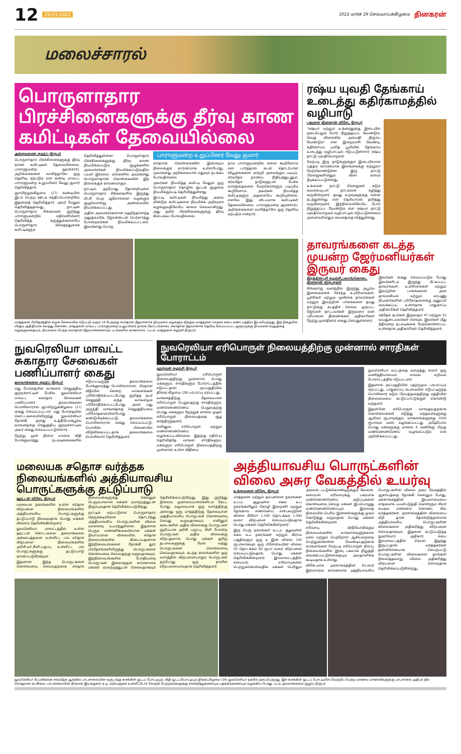12 29-03-2022 2022 மார்ச் 29 செவ்வாய்க்கிழமை தினகரன்
மலைச்சாரல்
பொருளாதார பிரச்சினைகளுக்கு தீர்வு காண கமிட்டிகள் தேவையில்லை
அக்குறணை குறூப் நிருபர்
பொருளாதார பிரச்சினைகளுக்கு தீர்வு காண கமிட்டிகள் தேவையில்லை. பாராளுமன்ற ஹன்சார்ட் அறிக்கைகளை வாசித்தாலே ஒரு தெளிவு ஏற்படும் என கண்டி மாவட்ட பாராளுமன்ற உறுப்பினர் வேலு குமார் தெரிவித்தார்.
ஞாயிற்றுக்கிழமை (27) கண்டியில் இடம் பெற்ற ஊடக சந்திப்பொன்றிலே இதனைத் தெரிவித்தார். அவர் மேலும் தெரிவித்ததாவது, நாட்டின் பொருளாதார சிக்கல்கள் குறித்து பாராளுமன்றில் எதிரணியினர் தெரிவித்த கருத்துக்களையே பொருளாதார விதைந்துரைக் கமிட்டிகளும்
தெரிவித்துள்ளன. பொருளாதார பிரச்சினைகளுக்கு தீர்வு காண நியமிக்கப்படும் குழுக்களில் அமைச்சர்கள் நியமிக்கப்படுவதில் பயன் இல்லை. ஏனெனில் அவர்களது பொருளாதாரக் கொள்கைகளே இந் நிலைக்குக் காரணமாகும்.
நாட்டில் தற்போது தோன்றியுள்ள பொருளாதார சிக்கல்களில் இருந்து மீட்சி பெற ஆலோசனை வழங்கும் குழுவொன்று அண்மையில் நியமிக்கப்பட்டது.
அதில் அமைச்சர்களான மஹிந்தானந்த அலுத்கமகே, ஜோன்ஸ்டன் பெர்னாந்து போன்றவர்கள் நியமிக்கப்பட்டனர். இவர்களது பொரு
பாராளுமன்ற உறுப்பினர் வேலு குமார்
ளாதாரக் கொள்கைகளே இன்றைய நிலைக்குக் காரணமாக உள்ளபோது, அவர்களது அறிக்கையால் எதுவும் நடக்கப் போவதில்லை.
அவர்கள் நியமித்த கமிட்டி மேலும் ஒரு பொருளாதார தொழில் நுட்பக் குழுவை நியமிக்கும்படி தெரிவித்துள்ளது.
இப்படி கமிட்டிகள் நியமித்து அவை மீண்டும் கமிட்டிகளை நியமிக்க அறிவுரை வழங்குவதிலேயே காலம் செலவாகிறது. அது தவிர பிரச்சினைகளுக்கு தீர்வு கிடைக்கப் போவதில்லை.
நாம் பாராளுமன்றில் என்ன கூறினோம் என பார்த்தால் கடன் தொடர்பான வியூகங்களை மாற்றி அமைக்கும் படியும், சர்வதேச நாணய நிதியத்துடனும், சர்வதேச நாடுகளுடன் பேச்சு வார்த்தைகளை மேற்கொள்ளும் படியுமே கூறினோம். அவர்கள் நியமித்த கமிட்டிகளும் அதனையே கூறியுள்ளன. எனவே இது விடயமாக கமிட்டிகள் தேவையில்லை. பாராளுமன்ற ஹன்சார்ட் அறிக்கைகளை வாசித்தாலே ஒரு தெளிவு ஏற்படும் என்றார்.
ரஷ்ய யுவதி தேங்காய் உடைத்து கதிர்காமத்தில் வழிபாடு
பதுளை தினகரன் விசேட நிருபர்
"ரஷ்யா மற்றும் உக்ரைனுக்கு இடையில் நடைபெறும் போர் நிறுத்தப்பட வேண்டும், வெகு விரைவில் அமைதி திரும்ப வேண்டும்" என இறையாசி வேண்டி, கதிர்காமம் புனித பூமியில் தேங்காய் உடைத்து வழிபாட்டில் ஈடுபட்டுள்ளார் ரஷ்ய நாட்டு யுவதியொருவர்.
மேற்படி இரு நாடுகளுக்கும் இடையிலான யுத்தம் காரணமாக இலங்கைக்கு சுற்றுலா மேற்கொண்டுள்ள இரு நாட்டு பிரஜைகளினதும் விசா காலம் நீடிக்கப்பட்டுள்ளது.
உக்ரைன் நாட்டு பிரஜைகள் கடும் கவலையுடன் நாட்களை கழித்து வருகின்றனர். தமது உறவுகளுக்கு என்ன நடந்துள்ளது என தெரியாமல் தவித்து வருகின்றனர். இந்நிலையிலேயே போர் நிறுத்தப்பட வேண்டும் என ரஷ்யா நாட்டு யுவதியொருவர் வழிபாட்டில் ஈடுபட்டுள்ளமை அனைவரினதும் கவனத்தை ஈர்த்துள்ளது.
மாத்தளை பிரதேசத்தில் சமூக சேவையில் ஈடுபட்டு வரும் 14 பேருக்கு சமாதான நீதவானாக நியமனம் வழங்கும் நிகழ்வு மாத்தளை மாநகர சபை மண்டபத்தில் இடம்பெற்றது. இந் நிகழ்வில் பிரதம அதிதியாக கலந்து கொண்ட மாத்தளை மாவட்ட பாராளுமன்ற உறுப்பினர் நாலக கோட்டகொடை சமாதான நீதவானாக தெரிவு செய்யப்பட்ட ஒருவருக்கு நியமனக் கடிதத்தை வழங்குவதையும், நியமனம் பெற்ற சமாதான நீதவான்களையும் படங்களில் காணலாம். (படம்: மாத்தளை சுழற்சி நிருபர்)
தாவரங்களை கடத்த முயன்ற ஜேர்மனியர்கள் இருவர் கைது
இரத்தினபுரி சுழற்சி,பலாங்கொடை தினகரன் நிருபர்கள்
சிங்கராஜ வனத்தில் இருந்து அபூர்வ இனங்களைச் சேர்ந்த உயிரினங்கள், பூச்சிகள் மற்றும் மூலிகை தாவரங்கள் மற்றும் இவற்றின் பாகங்களை தமது நாட்டுக்கு கடத்திச் செல்ல முற்பட்ட ஜேர்மன் நாட்டவர்கள் இருவரை வன பரிபாலன திணைக்கள அதிகாரிகள் நேற்று முன்தினம் கைது செய்துள்ளனர்.
இவர்கள் கைது செய்யப்படும் போது இவர்களிடம் இருந்து மீட்கப்பட்ட தாவரங்கள், உயிரினங்கள் மற்றும் இவற்றின் பாகங்களை அரச தாவரவியல் மற்றும் மரபணு நிபுணர்களின் பரிசோதனைக்கு அனுப்பி வைக்கப்பட உள்ளதாக பாதுகாப்பு அதிகாரிகள் தெரிவித்தனர்.
சந்தேக நபர்கள் இருவரும் 47 மற்றும் 52 வயதுடையவர்கள் எனவும், இவர்கள் மீது நீதிமன்ற நடவடிக்கை மேற்கொள்ளப்பட உள்ளதாக அதிகாரிகள் தெரிவித்தனர்.
நுவரெலியா மாவட்ட சுகாதார சேவைகள் பணிப்பாளர் கைது
தலவாக்கலை குறூப் நிருபர்
மது போதையில் வாகனம் செலுத்திய குற்றச்சாட்டின் பேரில் நுவரெலியா மாவட்ட சுகாதார சேவைகள் பணிப்பாளர் தலவாக்கலை பொலிஸாரால் ஞாயிற்றுக்கிழமை (27) கைது செய்யப்பட்டார். மது போதையில் கொட்டகலையிலிருந்து நுவரெலியா நோக்கி தனது உத்தியோகபூர்வ வாகனத்தை செலுத்திய குற்றச்சாட்டில் அவர் கைது செய்யப்பட்டுள்ளார்.
நேற்று முன் தினம் மாலை வீதி போக்குவரத்து நடவடிக்கைகளில் ஈடுப்பட்டிருந்த தலவாக்கலை போக்குவரத்து பொலிஸாரால், பிரதான வீதியில் சென்ற வாகனங்கள் பரிசோதிக்கப்பட்டபோது குறித்த நபர் செலுத்தி வந்த வாகனமும் பரிசோதிக்கப்பட்டபோது, அவர் மது அருந்தி வாகனத்தை செலுத்தியமை பரிசோதனையின்போது கண்டுபிடிக்கப்பட்டு, தலவாக்கலை பொலிஸாரால் கைது செய்யப்பட்டு, பொலிஸ் பிணையில் விடுவிக்கப்பட்டதாக தலவாக்கலை பொலிஸார் தெரிவித்தனர்.
நுவரெலியா எரிபொருள் நிலையத்திற்கு முன்னால் சாரதிகள் போராட்டம்
ஹற்றன் சுழற்சி நிருபர்
நுவரெலியா எரிபொருள் நிலையத்திற்கு முன்னால் பொது மக்களும், சாரதிகளும் போராட்டத்தில் ஈடுபட்டதால் அப்பகுதியில் திங்கட்கிழமை (28) பரபரப்பு ஏற்பட்டது.
வாகனத்திற்கு தேவையான எரிபொருள் பெறுவதற்கு சாரதிகளும், மண்ணெண்ணெய் பெறுவதற்கு பொது மக்களும் நேற்றுக் காலை முதல் எரிபொருள் நிலையத்தை சூழ காத்திருந்தனர்.
எனினும், எரிபொருள் மற்றும் மண்ணெண்ணெய் வழங்கப்படவில்லை. இதற்கு எதிர்ப்பு தெரிவித்தே வாகன சாரதிகளும், மக்களும் எரிபொருள் நிலையத்திற்கு முன்னால் உள்ள வீதியை
நுவரெலியா வட்டத்தை மறைத்து சுமார் ஒரு மணித்தியாலயம் சாலை மறியல் போராட்டத்தில் ஈடுபட்டனர்.
இதனால் அப்பகுதியில் பதற்றமும், பரபரப்பும் ஏற்பட்டது. பாதுகாப்பு கடமையில் ஈடுபட்டிருந்த பொலிஸார் கடும் பிரயத்தனத்திற்கு மத்தியில் நிலைமையை கட்டுப்பாட்டுக்குள் கொண்டு வந்தனர்.
இதன்பின், எரிபொருள் வாங்குவதற்காக கொள்கலன்கள் எடுத்து வந்தவர்களுக்கு ஆயிரம் ரூபாவுக்கும், வாகனங்களுக்கு 3500 ரூபாவும் டீசல் வழங்கப்பட்டது. அதேபோல பொது மக்களுக்கு மாலை 6 மணிக்கு பிறகு மண்ணெண்ணெய் வழங்கப்படும் என அறிவிக்கப்பட்டது.
மலையக சதொச வர்த்தக நிலையங்களில் அத்தியாவசிய பொருட்களுக்கு தட்டுப்பாடு
ஹட்டன் விசேட நிருபர்
மலையக நகரங்களில் உள்ள சதொச விற்பனை நிலையங்களில் அத்தியாவசிய பொருட்களுக்கு தட்டுப்பாடு நிலவுவதாக பொது மக்கள் விசனம் தெரிவிக்கின்றனர்.
நுவரெலியா மாவட்டத்தில் உள்ள ஹட்டன் கொட்டகலை தலவாக்கலை அக்கரபத்தனை உள்ளிட்ட பல சதொச விற்பனை நிலையங்களில் அரிசி,மா,சீனி,பருப்பு உள்ளிட்ட பல பொருட்களுக்கு தட்டுப்பாடு காணப்படுகின்றன.
இதனால் இந்த பொருட்களை கொள்வனவு செய்வதற்காக சதொச நிலையங்களுக்கு செல்லும் பெரும்பாலான மக்கள் ஏமாற்றத்துடன் திரும்புவதாக தெரிவிக்கப்படுகிறது.
நாட்டில் ஏற்பட்டுள்ள பொருளாதார நெருக்கடியினை தொடர்ந்து அத்தியாவசிய பொருட்களின் விலை வானளவு உயர்ந்துள்ளன. இதனால் பெரும் எண்ணிக்கையிலான மக்கள் நியாயமான விலையில் சதொச நிலையங்களில் கிடைப்பதனால் இந்நிலையங்களை நோக்கி தூர பிரதேசங்களிலிருந்து பொருட்களை கொள்வனவு செய்வதற்கு வருவதாகவும், இந்நிலையங்களில் போதியளவு பொருட்கள் இல்லாததன் காரணமாக மக்கள் ஏமாற்றத்துடன் செல்வதாகவும் தெரிவிக்கப்படுகிறது. இது குறித்து நிலைய முகாமையாளர்களிடம் கேட்ட போது, வழமையாக ஒரு வாரத்திற்கு அல்லது ஒரு மாதத்திற்கு தேவையான அத்தியாவசிய பொருட்கள் கொள்வனவு செய்து வருவதாகவும், எனினும் கடைகளில் அதிக விலைக்கு பொருட்கள் குறிப்பாக அரிசி பருப்பு, சீனி போன்ற பொருட்கள் அதிக விலைக்கு விற்பதனால் பொது மக்கள் ஒரிரு தடவைகளுக்கு மேல் வந்து பொருட்களை கொள்வனவு செய்வதாகவும், கடந்த காலங்களில் ஒரு வாரத்தில் விற்பனையாகும் பொருட்கள் தற்போது ஒரு நாளில் விற்பனையாவதாக தெரிவித்தனர்.
அத்தியாவசிய பொருட்களின் விலை அசுர வேகத்தில் உயர்வு
உக்குவளை விசேட நிருபர்
மாத்தளை மற்றும் தம்புள்ளை நகரங்கள் உட்பட சூழவுள்ள சகல உப நகரங்களிலும் கோழி இறைச்சி மற்றும் தேங்காய் எண்ணெய் என்பவற்றின் விலை கிலோ 1,100 தொடக்கம் 1,300 வரை விற்பனை செய்யப்படுவதாக பொது மக்கள் தெரிவிக்கின்றனர்.
இரு பெரு நகரங்கள் உட்பட சூழவுள்ள சகல உப நகரங்கள் மற்றும் கிராம பகுதிகளும் ஒரு டீ இன் விலை 100 ரூபாவாகவும் ஒரு பிளேன்டீயின் விலை 50 தொடக்கம் 60 ரூபா வரை விற்பனை செய்யப்படுவதாக பொது மக்கள் தெரிவிக்கின்றனர். இம்மாவட்டத்தில் சமையல் எரிவாயுகளை பெற்றுக்கொள்வதில் மக்கள் பெரிதும் அல்லல் பட்டுக்கொண்டிருக்கும் வேளை, சமையல் எரிவாயுக்கு பகரமாக மண்ணெண்ணெய் அடுப்புகளை கொள்வனவு செய்த மக்கள் இப்பொழுது மண்ணெண்ணெய்யும் இல்லாத நிலையில் பெரிய இன்னல்களுக்கு முகம் கொடுத்து வருவதாக பொது மக்கள் தெரிவிக்கின்றனர்.
எரிவாயு விநியோகிக்கும் நிலையங்களில் வாகனங்களுக்கான டீசல் மற்றும் பெற்றோல் ஆகியவற்றை பெற்றுக்கொள்ள வேண்டியதற்காக வாகனங்கள் மேற்படி எரிபொருள் நிரப்பு நிலையங்களில் இரவு பகலாக நிறுத்தி வைக்கப்பட்டுள்ளதையும் அவதானிக்க கூடியதாக உள்ளது.
விசேடமாக அரசாங்கத்தின் டொலர் இல்லாமை காரணமாக அத்தியாவசிய பொருட்களின் விலை அசுர வேகத்தில் ஆகாயத்தை நோக்கி செல்லும் போது, அரசாங்கத்தின் இயலாமையை சாதகமாக பயன்படுத்தி கொள்ளும் சிலர் சுயநல எண்ணம் கொண்ட சில வர்த்தகர்கள், அரசாங்கத்தின் விலையை மீறி தான் தோன்றித்தனமாக அத்தியாவசிய பொருட்களின் விலைகளை அதிகரித்து விற்பனை செய்வதாகவும், இதனை கட்டுப்படுத்த நுகர்வோர் அதிகார சபை இம்மாவட்டத்தில் செயல் இழந்து இருப்பதால் வர்த்தகர்கள் தன்னிச்சையாக செயற்பட்டு பொருட்களின் விலைகளை தாங்கள் நினைத்தவாறு விலை அதிகரித்து விற்பனை செய்வதாக தெரிவிக்கப்படுகின்றது.
நுவரெலியா ரீபப்லிக்கன் சர்வதேச ஆங்கில பாடசாலையின் வருடாந்த சைக்கிள் ஓட்டப் போட்டியும், வீதி ஓட்டப்போட்டியும் திங்கட்கிழமை (28) நுவரெலியா நகரில் நடைபெற்றது. இச் சைக்கிள் ஓட்டப் போட்டியில் வெற்றிப் பெற்ற மாணவ மாணவிகளுக்கு பாடசாலை அதிபர் நீல் ரொஹான் சுபசிங்க, பாடசாலையின் நிர்வாக இயக்குனர் ஏ.டி. மறியசூசை உள்ளிட்டோர் வெற்றி பெற்றவர்களுக்கு சான்றிதழ்களையும் பதக்கங்களையும் வழங்கிய போது. படம்; தலவாக்கலை குறூப் நிருபர்